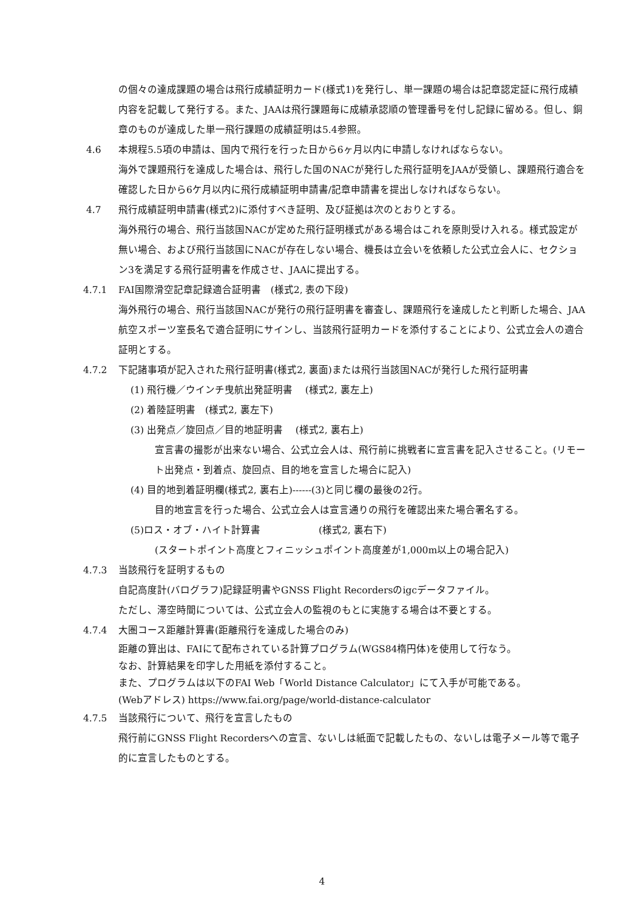の個々の達成課題の場合は飛行成績証明カード(様式1)を発行し、単一課題の場合は記章認定証に飛行成績内容を記載して発行する。また、JAAは飛行課題毎に成績承認順の管理番号を付し記録に留める。但し、銅章のものが達成した単一飛行課題の成績証明は5.4参照。
4.6 本規程5.5項の申請は、国内で飛行を行った日から6ヶ月以内に申請しなければならない。
海外で課題飛行を達成した場合は、飛行した国のNACが発行した飛行証明をJAAが受領し、課題飛行適合を確認した日から6ケ月以内に飛行成績証明申請書/記章申請書を提出しなければならない。
4.7 飛行成績証明申請書(様式2)に添付すべき証明、及び証拠は次のとおりとする。
海外飛行の場合、飛行当該国NACが定めた飛行証明様式がある場合はこれを原則受け入れる。様式設定が無い場合、および飛行当該国にNACが存在しない場合、機長は立会いを依頼した公式立会人に、セクション3を満足する飛行証明書を作成させ、JAAに提出する。
4.7.1 FAI国際滑空記章記録適合証明書　(様式2, 表の下段)
海外飛行の場合、飛行当該国NACが発行の飛行証明書を審査し、課題飛行を達成したと判断した場合、JAA航空スポーツ室長名で適合証明にサインし、当該飛行証明カードを添付することにより、公式立会人の適合証明とする。
4.7.2 下記諸事項が記入された飛行証明書(様式2, 裏面)または飛行当該国NACが発行した飛行証明書
(1) 飛行機／ウインチ曳航出発証明書　 (様式2, 裏左上)
(2) 着陸証明書　(様式2, 裏左下)
(3) 出発点／旋回点／目的地証明書　 (様式2, 裏右上)
宣言書の撮影が出来ない場合、公式立会人は、飛行前に挑戦者に宣言書を記入させること。(リモート出発点・到着点、旋回点、目的地を宣言した場合に記入)
(4) 目的地到着証明欄(様式2, 裏右上)------(3)と同じ欄の最後の2行。
目的地宣言を行った場合、公式立会人は宣言通りの飛行を確認出来た場合署名する。
(5)ロス・オブ・ハイト計算書　　　　　　(様式2, 裏右下)
(スタートポイント高度とフィニッシュポイント高度差が1,000m以上の場合記入)
4.7.3 当該飛行を証明するもの
自記高度計(バログラフ)記録証明書やGNSS Flight Recordersのigcデータファイル。
ただし、滞空時間については、公式立会人の監視のもとに実施する場合は不要とする。
4.7.4 大圏コース距離計算書(距離飛行を達成した場合のみ)
距離の算出は、FAIにて配布されている計算プログラム(WGS84楕円体)を使用して行なう。
なお、計算結果を印字した用紙を添付すること。
また、プログラムは以下のFAI Web「World Distance Calculator」にて入手が可能である。
(Webアドレス) https://www.fai.org/page/world-distance-calculator
4.7.5 当該飛行について、飛行を宣言したもの
飛行前にGNSS Flight Recordersへの宣言、ないしは紙面で記載したもの、ないしは電子メール等で電子的に宣言したものとする。
4